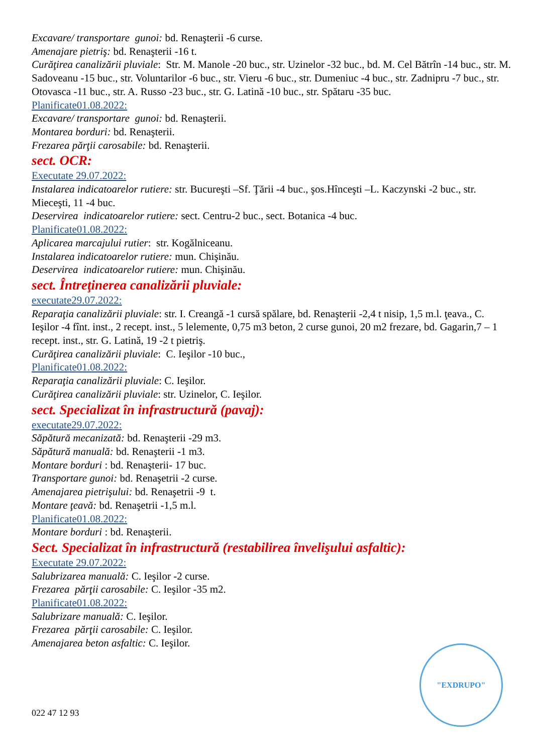Excavare/ transportare gunoi: bd. Renaşterii -6 curse.
Amenajare pietriş: bd. Renaşterii -16 t.
Curăţirea canalizării pluviale: Str. M. Manole -20 buc., str. Uzinelor -32 buc., bd. M. Cel Bătrîn -14 buc., str. M. Sadoveanu -15 buc., str. Voluntarilor -6 buc., str. Vieru -6 buc., str. Dumeniuc -4 buc., str. Zadnipru -7 buc., str. Otovasca -11 buc., str. A. Russo -23 buc., str. G. Latină -10 buc., str. Spătaru -35 buc.
Planificate01.08.2022:
Excavare/ transportare gunoi: bd. Renaşterii.
Montarea borduri: bd. Renaşterii.
Frezarea părţii carosabile: bd. Renaşterii.
sect. OCR:
Executate 29.07.2022:
Instalarea indicatoarelor rutiere: str. Bucureşti –Sf. Ţării -4 buc., şos.Hînceşti –L. Kaczynski -2 buc., str. Mieceşti, 11 -4 buc.
Deservirea indicatoarelor rutiere: sect. Centru-2 buc., sect. Botanica -4 buc.
Planificate01.08.2022:
Aplicarea marcajului rutier: str. Kogălniceanu.
Instalarea indicatoarelor rutiere: mun. Chişinău.
Deservirea indicatoarelor rutiere: mun. Chişinău.
sect. Întreţinerea canalizării pluviale:
executate29.07.2022:
Reparaţia canalizării pluviale: str. I. Creangă -1 cursă spălare, bd. Renaşterii -2,4 t nisip, 1,5 m.l. ţeava., C. Ieşilor -4 fînt. inst., 2 recept. inst., 5 lelemente, 0,75 m3 beton, 2 curse gunoi, 20 m2 frezare, bd. Gagarin,7 – 1 recept. inst., str. G. Latină, 19 -2 t pietriş.
Curăţirea canalizării pluviale: C. Ieşilor -10 buc.,
Planificate01.08.2022:
Reparaţia canalizării pluviale: C. Ieşilor.
Curăţirea canalizării pluviale: str. Uzinelor, C. Ieşilor.
sect. Specializat în infrastructură (pavaj):
executate29.07.2022:
Săpătură mecanizată: bd. Renaşterii -29 m3.
Săpătură manuală: bd. Renaşterii -1 m3.
Montare borduri : bd. Renaşterii- 17 buc.
Transportare gunoi: bd. Renaşetrii -2 curse.
Amenajarea pietrişului: bd. Renaşetrii -9 t.
Montare ţeavă: bd. Renaşetrii -1,5 m.l.
Planificate01.08.2022:
Montare borduri : bd. Renaşterii.
Sect. Specializat în infrastructură (restabilirea învelişului asfaltic):
Executate 29.07.2022:
Salubrizarea manuală: C. Ieşilor -2 curse.
Frezarea părţii carosabile: C. Ieşilor -35 m2.
Planificate01.08.2022:
Salubrizare manuală: C. Ieşilor.
Frezarea părţii carosabile: C. Ieşilor.
Amenajarea beton asfaltic: C. Ieşilor.
"EXDRUPO"
022 47 12 93